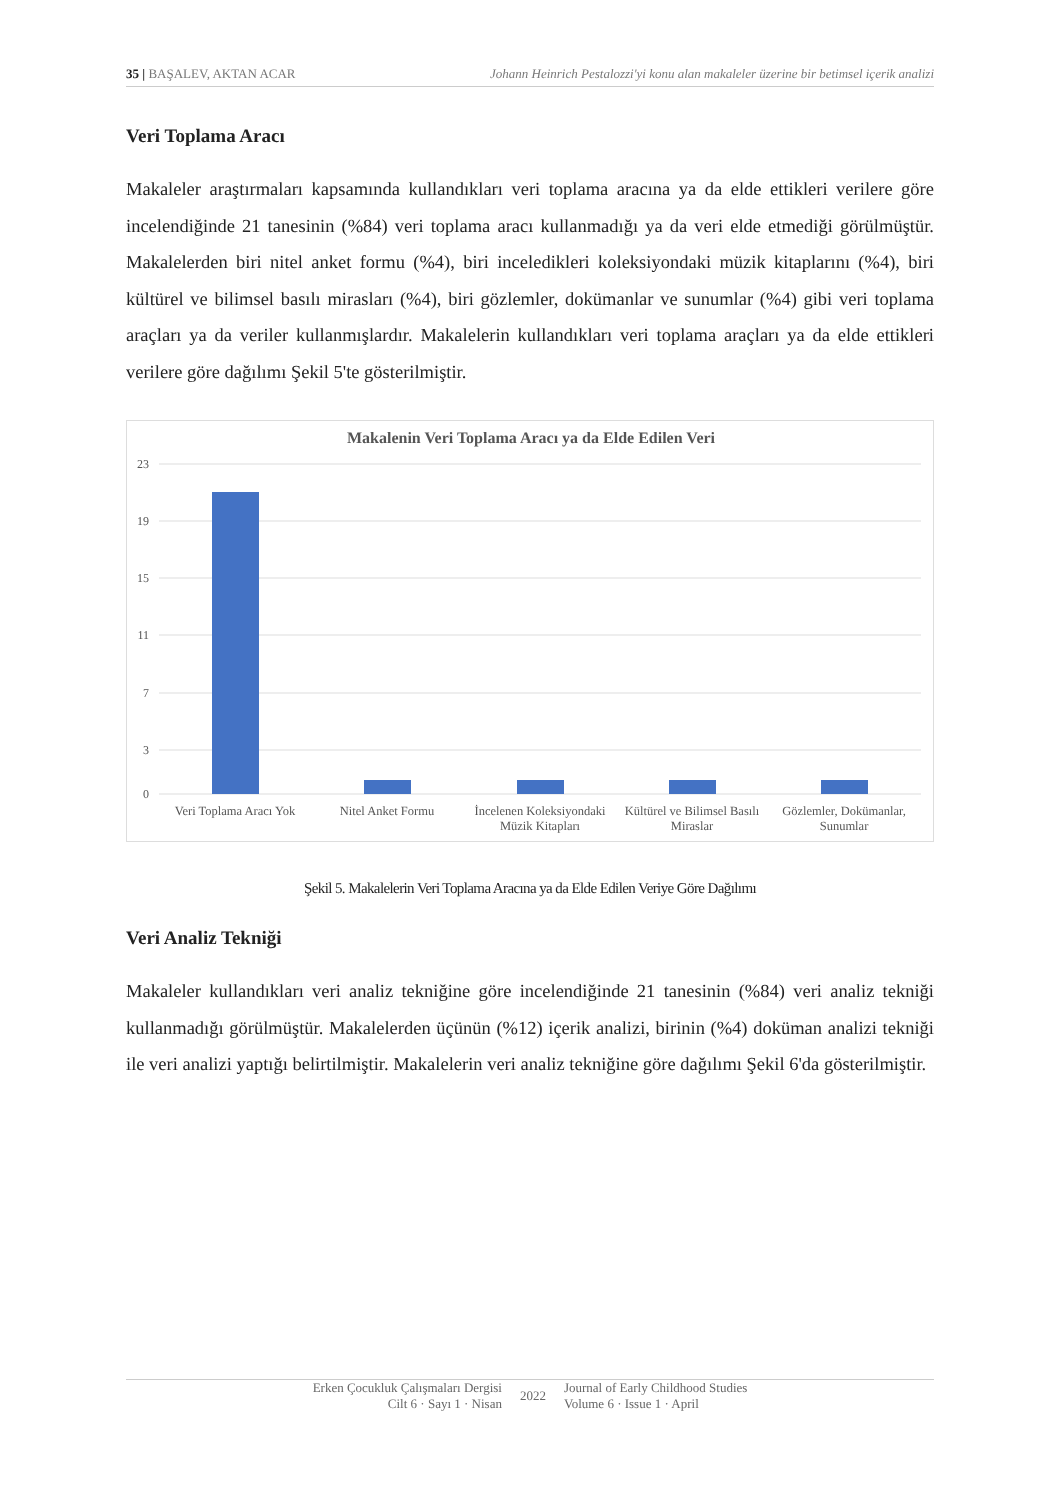35 | BAŞALEV, AKTAN ACAR Johann Heinrich Pestalozzi'yi konu alan makaleler üzerine bir betimsel içerik analizi
Veri Toplama Aracı
Makaleler araştırmaları kapsamında kullandıkları veri toplama aracına ya da elde ettikleri verilere göre incelendiğinde 21 tanesinin (%84) veri toplama aracı kullanmadığı ya da veri elde etmediği görülmüştür. Makalelerden biri nitel anket formu (%4), biri inceledikleri koleksiyondaki müzik kitaplarını (%4), biri kültürel ve bilimsel basılı mirasları (%4), biri gözlemler, dokümanlar ve sunumlar (%4) gibi veri toplama araçları ya da veriler kullanmışlardır. Makalelerin kullandıkları veri toplama araçları ya da elde ettikleri verilere göre dağılımı Şekil 5'te gösterilmiştir.
Makalenin Veri Toplama Aracı ya da Elde Edilen Veri
23
19
15
11
7
3
0
Veri Toplama Aracı Yok
Nitel Anket Formu
İncelenen Koleksiyondaki
Müzik Kitapları
Kültürel ve Bilimsel Basılı
Miraslar
Gözlemler, Dokümanlar,
Sunumlar
Şekil 5. Makalelerin Veri Toplama Aracına ya da Elde Edilen Veriye Göre Dağılımı
Veri Analiz Tekniği
Makaleler kullandıkları veri analiz tekniğine göre incelendiğinde 21 tanesinin (%84) veri analiz tekniği kullanmadığı görülmüştür. Makalelerden üçünün (%12) içerik analizi, birinin (%4) doküman analizi tekniği ile veri analizi yaptığı belirtilmiştir. Makalelerin veri analiz tekniğine göre dağılımı Şekil 6'da gösterilmiştir.
Erken Çocukluk Çalışmaları Dergisi
Cilt 6 · Sayı 1 · Nisan
2022 Journal of Early Childhood Studies
Volume 6 · Issue 1 · April